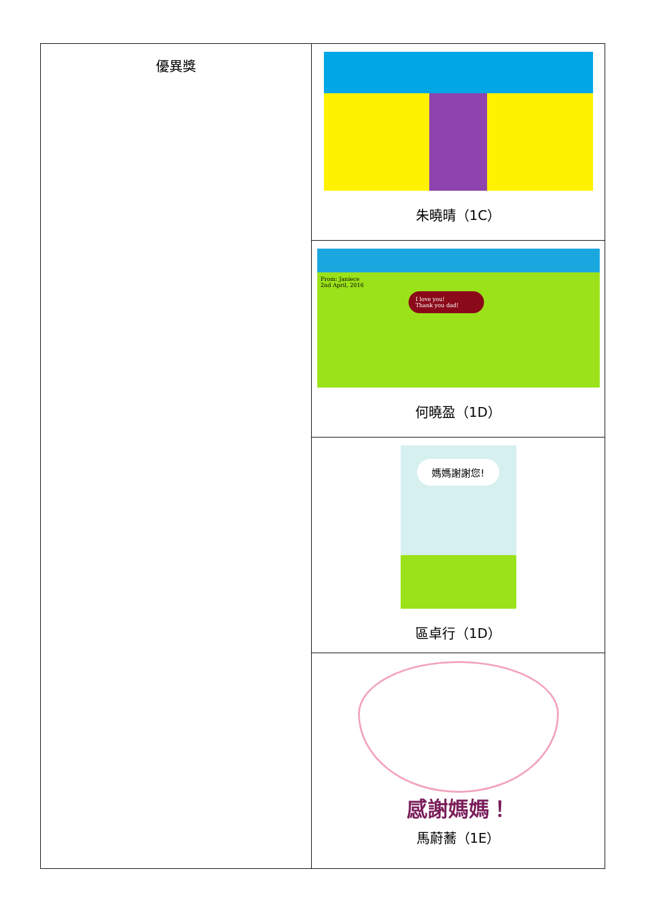| 優異獎 | 朱曉晴（1C） |
| | From: Janiece 2nd April, 2016 I love you! Thank you dad! 何曉盈（1D） |
| | 媽媽謝謝您! 區卓行（1D） |
| | 感謝媽媽！ 馬蔚蕎（1E） |